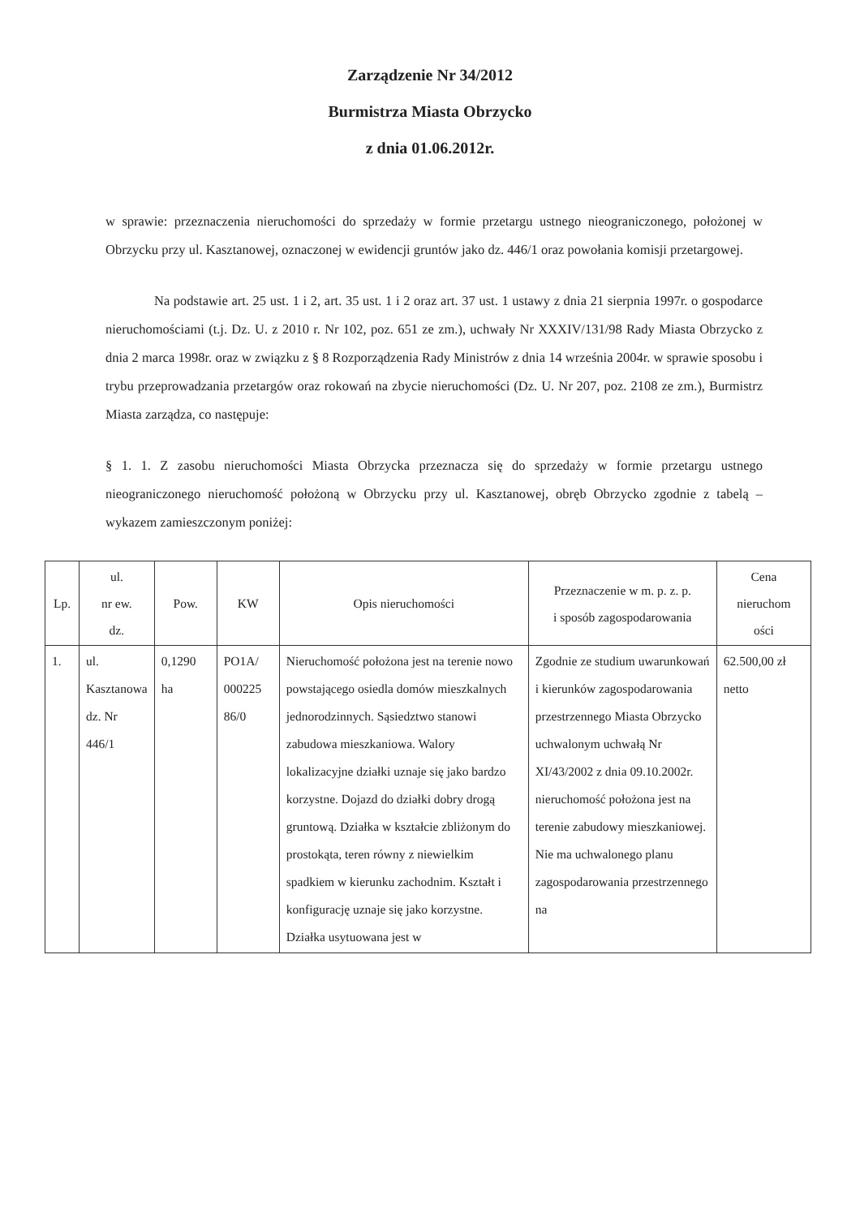Zarządzenie Nr 34/2012
Burmistrza Miasta Obrzycko
z dnia 01.06.2012r.
w sprawie: przeznaczenia nieruchomości do sprzedaży w formie przetargu ustnego nieograniczonego, położonej w Obrzycku przy ul. Kasztanowej, oznaczonej w ewidencji gruntów jako dz. 446/1 oraz powołania komisji przetargowej.
Na podstawie art. 25 ust. 1 i 2, art. 35 ust. 1 i 2 oraz art. 37 ust. 1 ustawy z dnia 21 sierpnia 1997r. o gospodarce nieruchomościami (t.j. Dz. U. z 2010 r. Nr 102, poz. 651 ze zm.), uchwały Nr XXXIV/131/98 Rady Miasta Obrzycko z dnia 2 marca 1998r. oraz w związku z § 8 Rozporządzenia Rady Ministrów z dnia 14 września 2004r. w sprawie sposobu i trybu przeprowadzania przetargów oraz rokowań na zbycie nieruchomości (Dz. U. Nr 207, poz. 2108 ze zm.), Burmistrz Miasta zarządza, co następuje:
§ 1. 1. Z zasobu nieruchomości Miasta Obrzycka przeznacza się do sprzedaży w formie przetargu ustnego nieograniczonego nieruchomość położoną w Obrzycku przy ul. Kasztanowej, obręb Obrzycko zgodnie z tabelą – wykazem zamieszczonym poniżej:
| Lp. | ul. nr ew. dz. | Pow. | KW | Opis nieruchomości | Przeznaczenie w m. p. z. p. i sposób zagospodarowania | Cena nieruchom ości |
| --- | --- | --- | --- | --- | --- | --- |
| 1. | ul. Kasztanowa dz. Nr 446/1 | 0,1290 ha | PO1A/ 000225 86/0 | Nieruchomość położona jest na terenie nowo powstającego osiedla domów mieszkalnych jednorodzinnych. Sąsiedztwo stanowi zabudowa mieszkaniowa. Walory lokalizacyjne działki uznaje się jako bardzo korzystne. Dojazd do działki dobry drogą gruntową. Działka w kształcie zbliżonym do prostokąta, teren równy z niewielkim spadkiem w kierunku zachodnim. Kształt i konfigurację uznaje się jako korzystne. Działka usytuowana jest w | Zgodnie ze studium uwarunkowań i kierunków zagospodarowania przestrzennego Miasta Obrzycko uchwalonym uchwałą Nr XI/43/2002 z dnia 09.10.2002r. nieruchomość położona jest na terenie zabudowy mieszkaniowej. Nie ma uchwalonego planu zagospodarowania przestrzennego na | 62.500,00 zł netto |